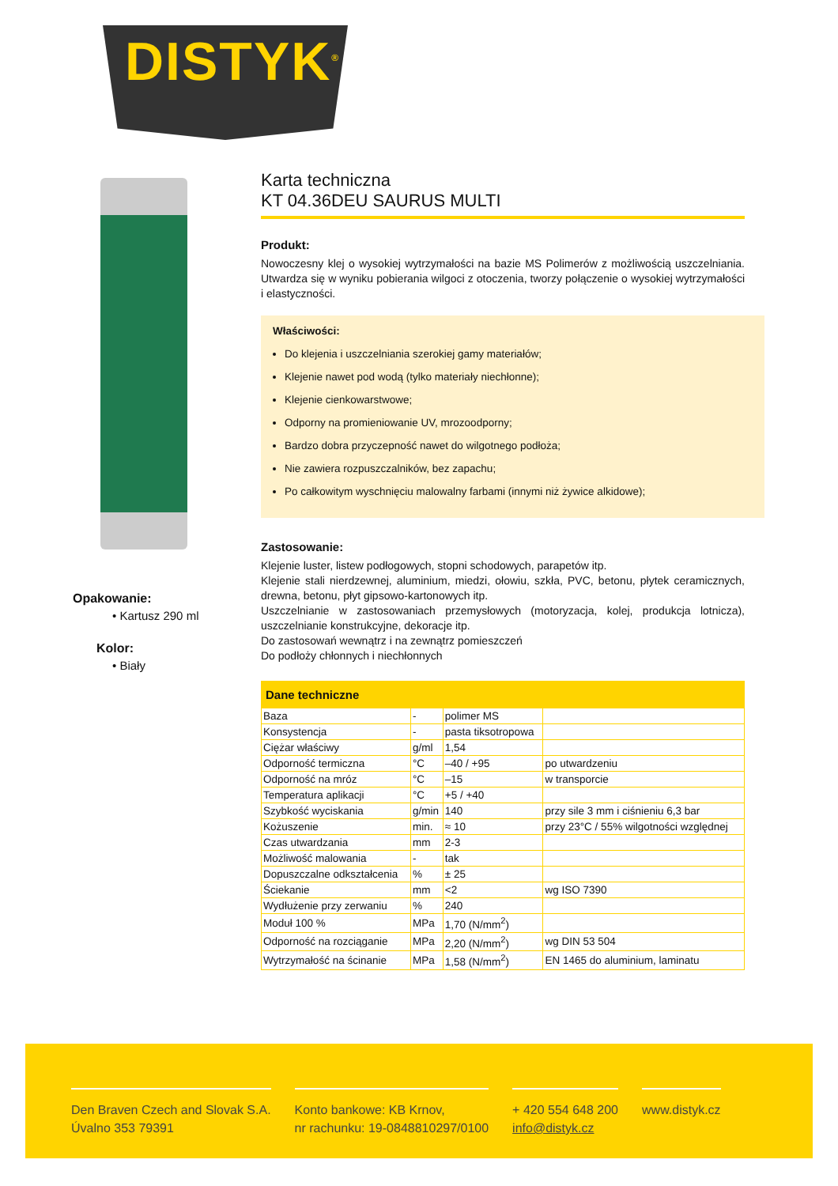DISTYK<sup>®</sup>
Opakowanie:
• Kartusz 290 ml
Kolor:
• Biały
Karta techniczna
KT 04.36DEU SAURUS MULTI
Produkt:
Nowoczesny klej o wysokiej wytrzymałości na bazie MS Polimerów z możliwością uszczelniania. Utwardza się w wyniku pobierania wilgoci z otoczenia, tworzy połączenie o wysokiej wytrzymałości i elastyczności.
Właściwości:
Do klejenia i uszczelniania szerokiej gamy materiałów;
Klejenie nawet pod wodą (tylko materiały niechłonne);
Klejenie cienkowarstwowe;
Odporny na promieniowanie UV, mrozoodporny;
Bardzo dobra przyczepność nawet do wilgotnego podłoża;
Nie zawiera rozpuszczalników, bez zapachu;
Po całkowitym wyschnięciu malowalny farbami (innymi niż żywice alkidowe);
Zastosowanie:
Klejenie luster, listew podłogowych, stopni schodowych, parapetów itp.
Klejenie stali nierdzewnej, aluminium, miedzi, ołowiu, szkła, PVC, betonu, płytek ceramicznych, drewna, betonu, płyt gipsowo-kartonowych itp.
Uszczelnianie w zastosowaniach przemysłowych (motoryzacja, kolej, produkcja lotnicza), uszczelnianie konstrukcyjne, dekoracje itp.
Do zastosowań wewnątrz i na zewnątrz pomieszczeń
Do podłoży chłonnych i niechłonnych
| Dane techniczne | | | |
| --- | --- | --- | --- |
| Baza | - | polimer MS | |
| Konsystencja | - | pasta tiksotropowa | |
| Ciężar właściwy | g/ml | 1,54 | |
| Odporność termiczna | °C | –40 / +95 | po utwardzeniu |
| Odporność na mróz | °C | –15 | w transporcie |
| Temperatura aplikacji | °C | +5 / +40 | |
| Szybkość wyciskania | g/min | 140 | przy sile 3 mm i ciśnieniu 6,3 bar |
| Kożuszenie | min. | ≈ 10 | przy 23°C / 55% wilgotności względnej |
| Czas utwardzania | mm | 2-3 | |
| Możliwość malowania | - | tak | |
| Dopuszczalne odkształcenia | % | ± 25 | |
| Ściekanie | mm | <2 | wg ISO 7390 |
| Wydłużenie przy zerwaniu | % | 240 | |
| Moduł 100 % | MPa | 1,70 (N/mm<sup>2</sup>) | |
| Odporność na rozciąganie | MPa | 2,20 (N/mm<sup>2</sup>) | wg DIN 53 504 |
| Wytrzymałość na ścinanie | MPa | 1,58 (N/mm<sup>2</sup>) | EN 1465 do aluminium, laminatu |
Den Braven Czech and Slovak S.A.
Úvalno 353 79391
Konto bankowe: KB Krnov,
nr rachunku: 19-0848810297/0100
+ 420 554 648 200
info@distyk.cz
www.distyk.cz